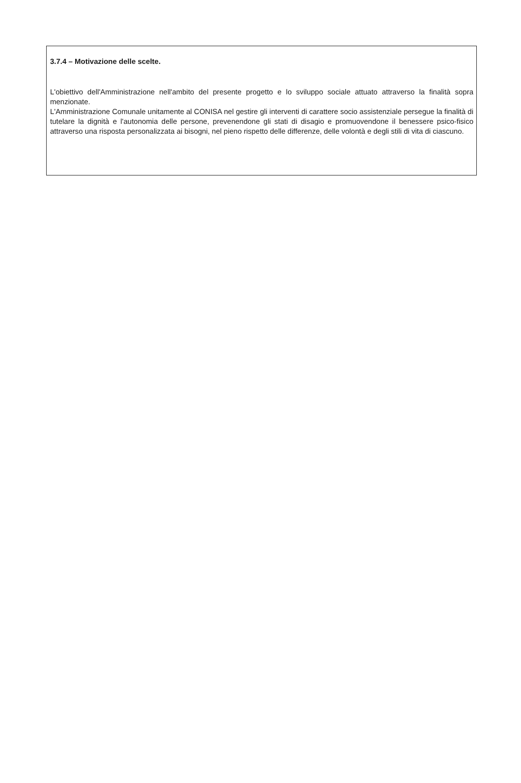3.7.4 – Motivazione delle scelte.
L'obiettivo dell'Amministrazione nell'ambito del presente progetto e lo sviluppo sociale attuato attraverso la finalità sopra menzionate.
L'Amministrazione Comunale unitamente al CONISA nel gestire gli interventi di carattere socio assistenziale persegue la finalità di tutelare la dignità e l'autonomia delle persone, prevenendone gli stati di disagio e promuovendone il benessere psico-fisico attraverso una risposta personalizzata ai bisogni, nel pieno rispetto delle differenze, delle volontà e degli stili di vita di ciascuno.